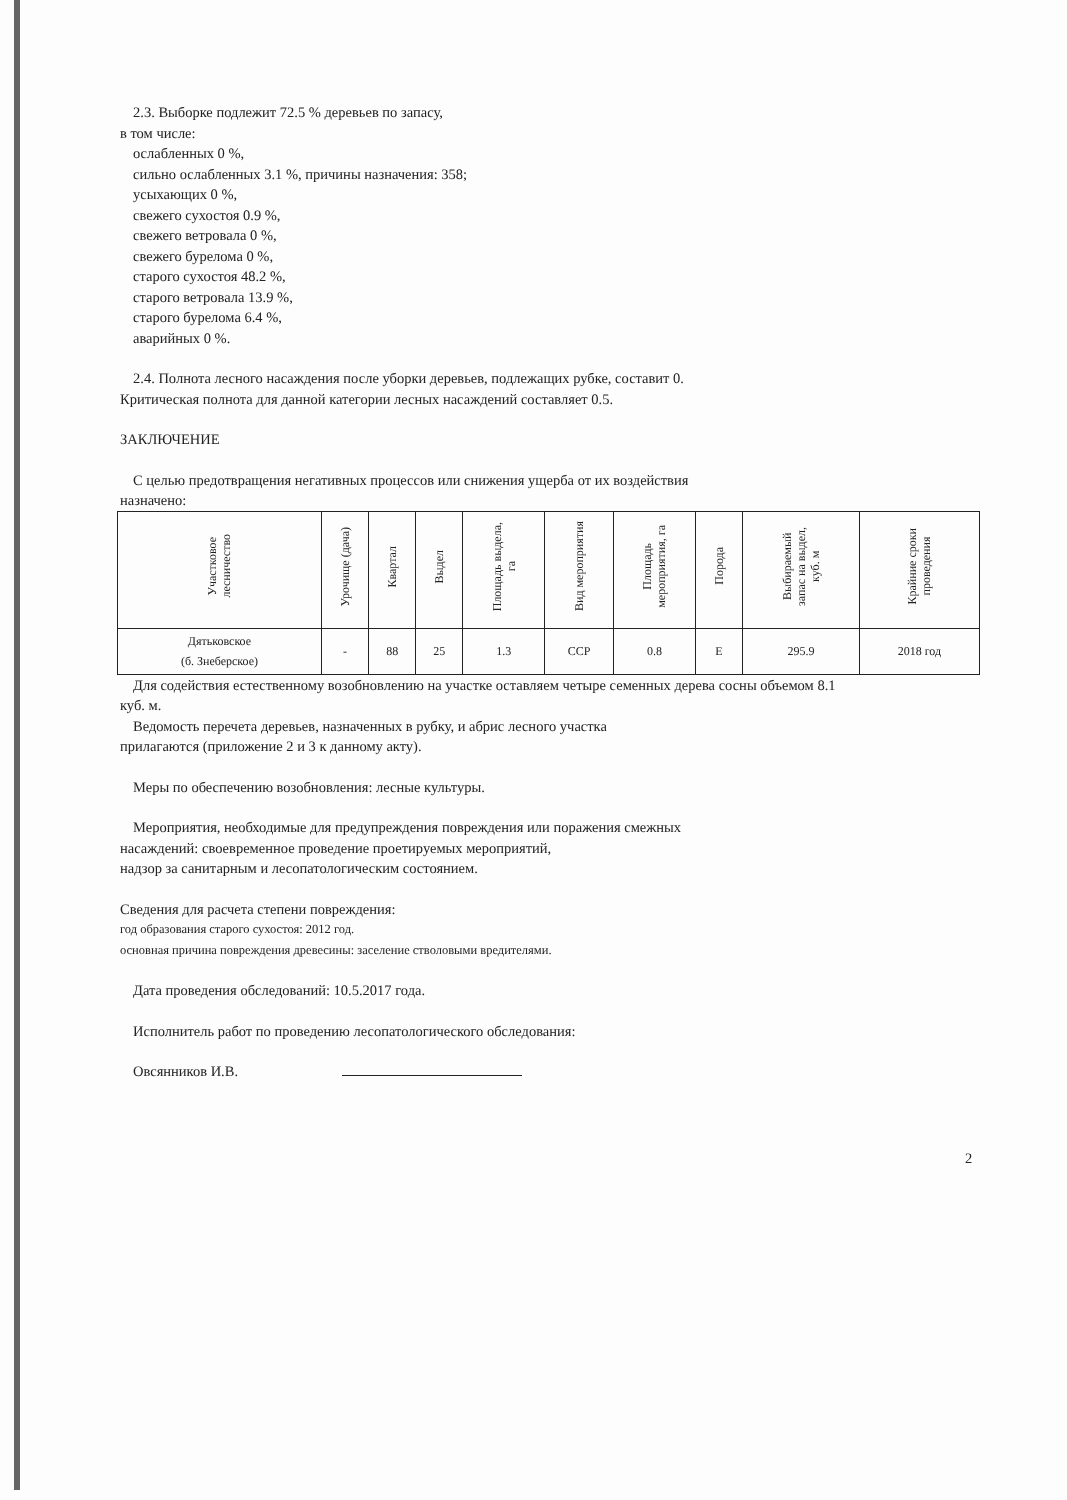2.3. Выборке подлежит 72.5 % деревьев по запасу,
в том числе:
ослабленных 0 %,
сильно ослабленных 3.1 %, причины назначения: 358;
усыхающих 0 %,
свежего сухостоя 0.9 %,
свежего ветровала 0 %,
свежего бурелома 0 %,
старого сухостоя 48.2 %,
старого ветровала 13.9 %,
старого бурелома 6.4 %,
аварийных 0 %.
2.4. Полнота лесного насаждения после уборки деревьев, подлежащих рубке, составит 0.
Критическая полнота для данной категории лесных насаждений составляет 0.5.
ЗАКЛЮЧЕНИЕ
С целью предотвращения негативных процессов или снижения ущерба от их воздействия
назначено:
| Участковое лесничество | Урочище (дача) | Квартал | Выдел | Площадь выдела, га | Вид мероприятия | Площадь мероприятия, га | Порода | Выбираемый запас на выдел, куб. м | Крайние сроки проведения |
| --- | --- | --- | --- | --- | --- | --- | --- | --- | --- |
| Дятьковское (б. Знеберское) | - | 88 | 25 | 1.3 | ССР | 0.8 | Е | 295.9 | 2018 год |
Для содействия естественному возобновлению на участке оставляем четыре семенных дерева сосны объемом 8.1
куб. м.
Ведомость перечета деревьев, назначенных в рубку, и абрис лесного участка
прилагаются (приложение 2 и 3 к данному акту).
Меры по обеспечению возобновления: лесные культуры.
Мероприятия, необходимые для предупреждения повреждения или поражения смежных
насаждений: своевременное проведение проетируемых мероприятий,
надзор за санитарным и лесопатологическим состоянием.
Сведения для расчета степени повреждения:
год образования старого сухостоя: 2012 год.
основная причина повреждения древесины: заселение стволовыми вредителями.
Дата проведения обследований: 10.5.2017 года.
Исполнитель работ по проведению лесопатологического обследования:
Овсянников И.В.
2